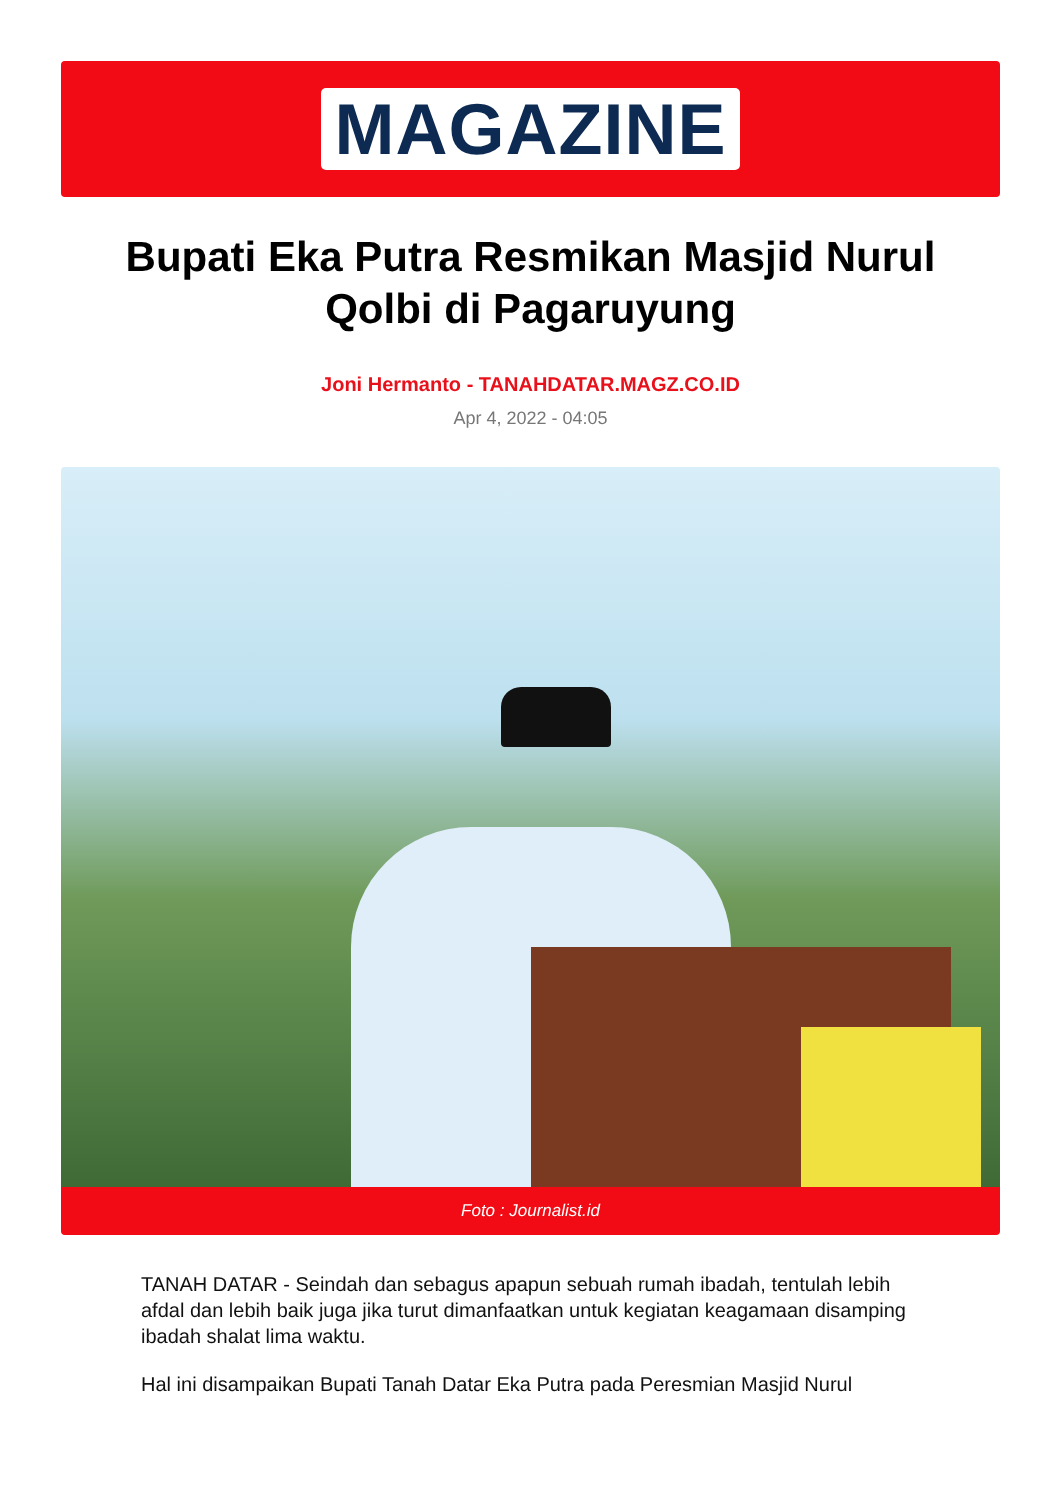MAGAZINE
Bupati Eka Putra Resmikan Masjid Nurul Qolbi di Pagaruyung
Joni Hermanto - TANAHDATAR.MAGZ.CO.ID
Apr 4, 2022 - 04:05
Foto : Journalist.id
TANAH DATAR - Seindah dan sebagus apapun sebuah rumah ibadah, tentulah lebih afdal dan lebih baik juga jika turut dimanfaatkan untuk kegiatan keagamaan disamping ibadah shalat lima waktu.
Hal ini disampaikan Bupati Tanah Datar Eka Putra pada Peresmian Masjid Nurul